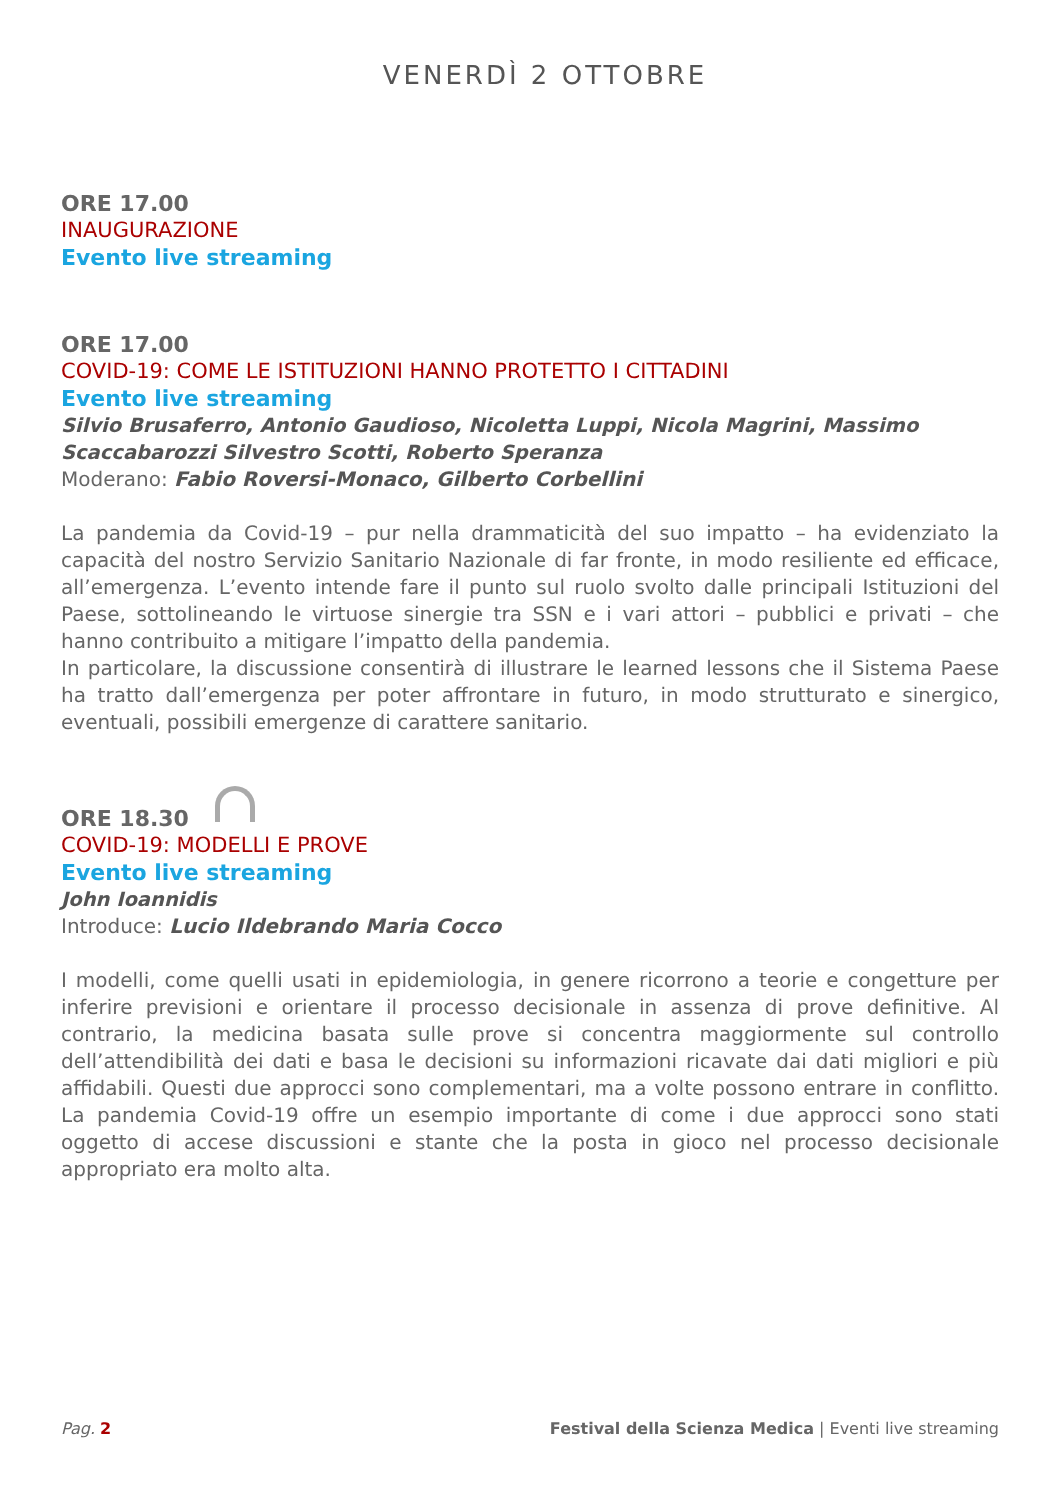VENERDÌ 2 OTTOBRE
ORE 17.00
INAUGURAZIONE
Evento live streaming
ORE 17.00
COVID-19: COME LE ISTITUZIONI HANNO PROTETTO I CITTADINI
Evento live streaming
Silvio Brusaferro, Antonio Gaudioso, Nicoletta Luppi, Nicola Magrini, Massimo Scaccabarozzi Silvestro Scotti, Roberto Speranza
Moderano: Fabio Roversi-Monaco, Gilberto Corbellini
La pandemia da Covid-19 – pur nella drammaticità del suo impatto – ha evidenziato la capacità del nostro Servizio Sanitario Nazionale di far fronte, in modo resiliente ed efficace, all’emergenza. L’evento intende fare il punto sul ruolo svolto dalle principali Istituzioni del Paese, sottolineando le virtuose sinergie tra SSN e i vari attori – pubblici e privati – che hanno contribuito a mitigare l’impatto della pandemia.
In particolare, la discussione consentirà di illustrare le learned lessons che il Sistema Paese ha tratto dall’emergenza per poter affrontare in futuro, in modo strutturato e sinergico, eventuali, possibili emergenze di carattere sanitario.
ORE 18.30
COVID-19: MODELLI E PROVE
Evento live streaming
John Ioannidis
Introduce: Lucio Ildebrando Maria Cocco
I modelli, come quelli usati in epidemiologia, in genere ricorrono a teorie e congetture per inferire previsioni e orientare il processo decisionale in assenza di prove definitive. Al contrario, la medicina basata sulle prove si concentra maggiormente sul controllo dell’attendibilità dei dati e basa le decisioni su informazioni ricavate dai dati migliori e più affidabili. Questi due approcci sono complementari, ma a volte possono entrare in conflitto. La pandemia Covid-19 offre un esempio importante di come i due approcci sono stati oggetto di accese discussioni e stante che la posta in gioco nel processo decisionale appropriato era molto alta.
Pag. 2 Festival della Scienza Medica | Eventi live streaming